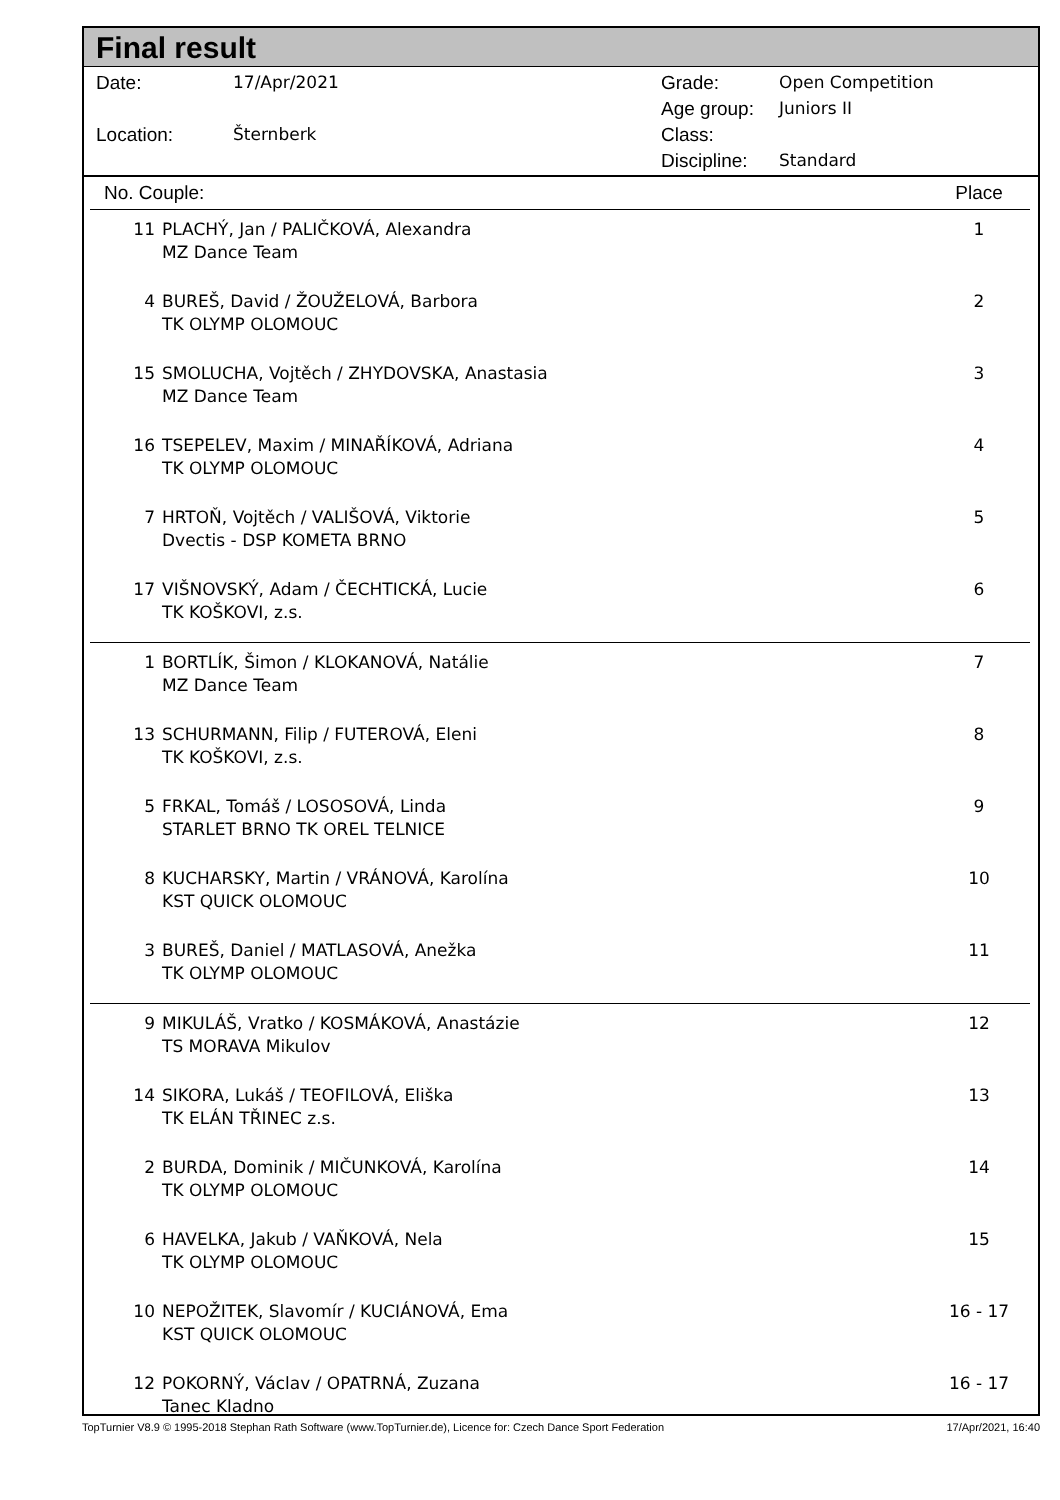Final result
| Date: | 17/Apr/2021 |
| Location: | Šternberk |
| Grade: | Open Competition |
| Age group: | Juniors II |
| Class: | |
| Discipline: | Standard |
| No. Couple: | | Place |
| --- | --- | --- |
| 11 | PLACHÝ, Jan / PALIČKOVÁ, Alexandra MZ Dance Team | 1 |
| 4 | BUREŠ, David / ŽOUŽELOVÁ, Barbora TK OLYMP OLOMOUC | 2 |
| 15 | SMOLUCHA, Vojtěch / ZHYDOVSKA, Anastasia MZ Dance Team | 3 |
| 16 | TSEPELEV, Maxim / MINAŘÍKOVÁ, Adriana TK OLYMP OLOMOUC | 4 |
| 7 | HRTOŇ, Vojtěch / VALIŠOVÁ, Viktorie Dvectis - DSP KOMETA BRNO | 5 |
| 17 | VIŠNOVSKÝ, Adam / ČECHTICKÁ, Lucie TK KOŠKOVI, z.s. | 6 |
| 1 | BORTLÍK, Šimon / KLOKANOVÁ, Natálie MZ Dance Team | 7 |
| 13 | SCHURMANN, Filip / FUTEROVÁ, Eleni TK KOŠKOVI, z.s. | 8 |
| 5 | FRKAL, Tomáš / LOSOSOVÁ, Linda STARLET BRNO TK OREL TELNICE | 9 |
| 8 | KUCHARSKY, Martin / VRÁNOVÁ, Karolína KST QUICK OLOMOUC | 10 |
| 3 | BUREŠ, Daniel / MATLASOVÁ, Anežka TK OLYMP OLOMOUC | 11 |
| 9 | MIKULÁŠ, Vratko / KOSMÁKOVÁ, Anastázie TS MORAVA Mikulov | 12 |
| 14 | SIKORA, Lukáš / TEOFILOVÁ, Eliška TK ELÁN TŘINEC z.s. | 13 |
| 2 | BURDA, Dominik / MIČUNKOVÁ, Karolína TK OLYMP OLOMOUC | 14 |
| 6 | HAVELKA, Jakub / VAŇKOVÁ, Nela TK OLYMP OLOMOUC | 15 |
| 10 | NEPOŽITEK, Slavomír / KUCIÁNOVÁ, Ema KST QUICK OLOMOUC | 16 - 17 |
| 12 | POKORNÝ, Václav / OPATRNÁ, Zuzana Tanec Kladno | 16 - 17 |
TopTurnier V8.9 © 1995-2018 Stephan Rath Software (www.TopTurnier.de), Licence for: Czech Dance Sport Federation 17/Apr/2021, 16:40